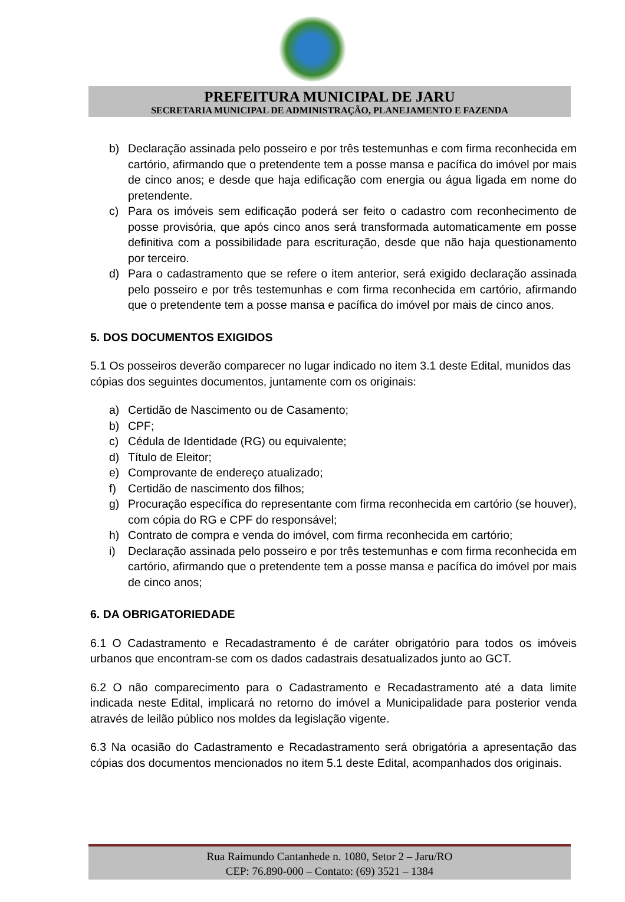PREFEITURA MUNICIPAL DE JARU
SECRETARIA MUNICIPAL DE ADMINISTRAÇÃO, PLANEJAMENTO E FAZENDA
b) Declaração assinada pelo posseiro e por três testemunhas e com firma reconhecida em cartório, afirmando que o pretendente tem a posse mansa e pacífica do imóvel por mais de cinco anos; e desde que haja edificação com energia ou água ligada em nome do pretendente.
c) Para os imóveis sem edificação poderá ser feito o cadastro com reconhecimento de posse provisória, que após cinco anos será transformada automaticamente em posse definitiva com a possibilidade para escrituração, desde que não haja questionamento por terceiro.
d) Para o cadastramento que se refere o item anterior, será exigido declaração assinada pelo posseiro e por três testemunhas e com firma reconhecida em cartório, afirmando que o pretendente tem a posse mansa e pacífica do imóvel por mais de cinco anos.
5. DOS DOCUMENTOS EXIGIDOS
5.1 Os posseiros deverão comparecer no lugar indicado no item 3.1 deste Edital, munidos das cópias dos seguintes documentos, juntamente com os originais:
a) Certidão de Nascimento ou de Casamento;
b) CPF;
c) Cédula de Identidade (RG) ou equivalente;
d) Título de Eleitor;
e) Comprovante de endereço atualizado;
f) Certidão de nascimento dos filhos;
g) Procuração específica do representante com firma reconhecida em cartório (se houver), com cópia do RG e CPF do responsável;
h) Contrato de compra e venda do imóvel, com firma reconhecida em cartório;
i) Declaração assinada pelo posseiro e por três testemunhas e com firma reconhecida em cartório, afirmando que o pretendente tem a posse mansa e pacífica do imóvel por mais de cinco anos;
6. DA OBRIGATORIEDADE
6.1 O Cadastramento e Recadastramento é de caráter obrigatório para todos os imóveis urbanos que encontram-se com os dados cadastrais desatualizados junto ao GCT.
6.2 O não comparecimento para o Cadastramento e Recadastramento até a data limite indicada neste Edital, implicará no retorno do imóvel a Municipalidade para posterior venda através de leilão público nos moldes da legislação vigente.
6.3 Na ocasião do Cadastramento e Recadastramento será obrigatória a apresentação das cópias dos documentos mencionados no item 5.1 deste Edital, acompanhados dos originais.
Rua Raimundo Cantanhede n. 1080, Setor 2 – Jaru/RO
CEP: 76.890-000 – Contato: (69) 3521 – 1384